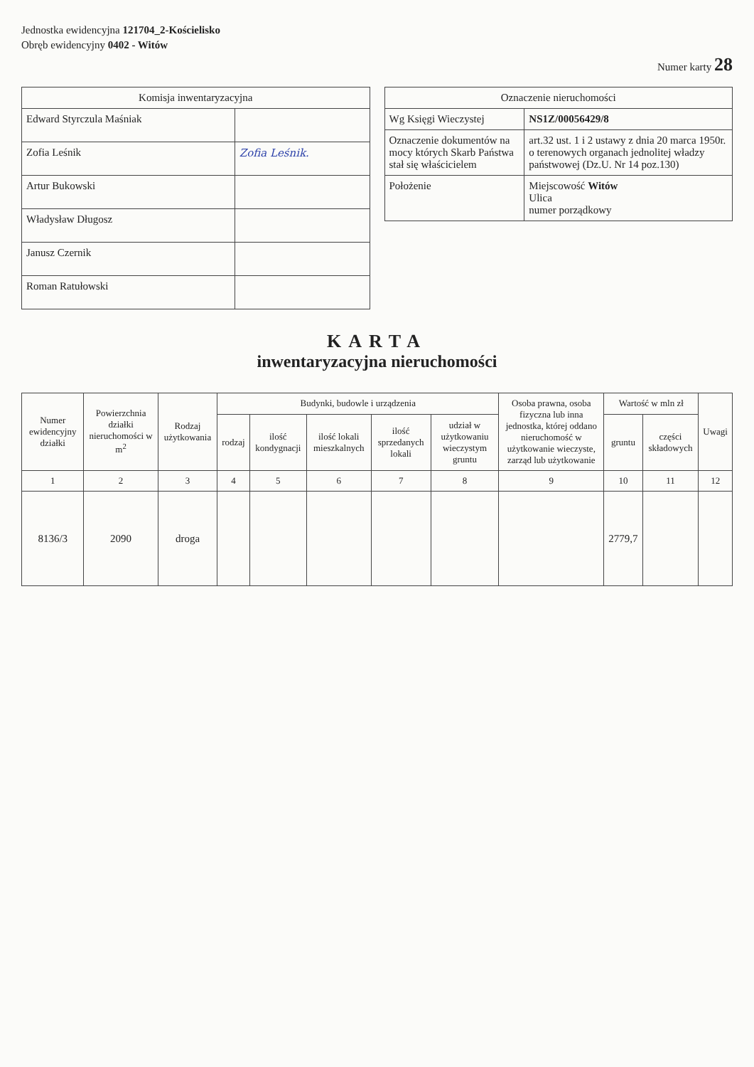Jednostka ewidencyjna 121704_2-Kościelisko
Obręb ewidencyjny 0402 - Witów
Numer karty 28
| Komisja inwentaryzacyjna | |
| --- | --- |
| Edward Styrczula Maśniak | |
| Zofia Leśnik | Zofia Leśnik. |
| Artur Bukowski | |
| Władysław Długosz | |
| Janusz Czernik | |
| Roman Ratułowski | |
| Oznaczenie nieruchomości | |
| --- | --- |
| Wg Księgi Wieczystej | NS1Z/00056429/8 |
| Oznaczenie dokumentów na mocy których Skarb Państwa stał się właścicielem | art.32 ust. 1 i 2 ustawy z dnia 20 marca 1950r. o terenowych organach jednolitej władzy państwowej (Dz.U. Nr 14 poz.130) |
| Położenie | Miejscowość Witów Ulica numer porządkowy |
KARTA
inwentaryzacyjna nieruchomości
| Numer ewidencyjny działki | Powierzchnia działki nieruchomości w m<sup>2</sup> | Rodzaj użytkowania | Budynki, budowle i urządzenia | | | | | Osoba prawna, osoba fizyczna lub inna jednostka, której oddano nieruchomość w użytkowanie wieczyste, zarząd lub użytkowanie | Wartość w mln zł | | Uwagi |
| --- | --- | --- | --- | --- | --- | --- | --- | --- | --- | --- | --- |
| | | | rodzaj | ilość kondygnacji | ilość lokali mieszkalnych | ilość sprzedanych lokali | udział w użytkowaniu wieczystym gruntu | | gruntu | części składowych | |
| 1 | 2 | 3 | 4 | 5 | 6 | 7 | 8 | 9 | 10 | 11 | 12 |
| 8136/3 | 2090 | droga | | | | | | | 2779,7 | | |